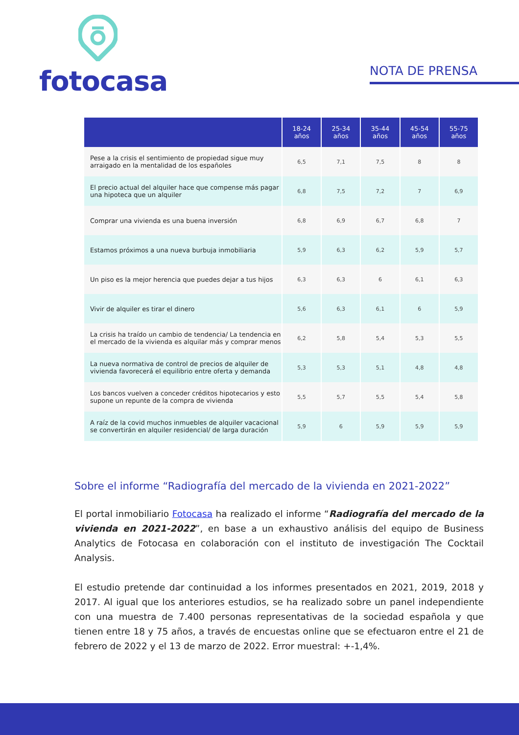fotocasa
NOTA DE PRENSA
| | 18-24 años | 25-34 años | 35-44 años | 45-54 años | 55-75 años |
| --- | --- | --- | --- | --- | --- |
| Pese a la crisis el sentimiento de propiedad sigue muy arraigado en la mentalidad de los españoles | 6,5 | 7,1 | 7,5 | 8 | 8 |
| El precio actual del alquiler hace que compense más pagar una hipoteca que un alquiler | 6,8 | 7,5 | 7,2 | 7 | 6,9 |
| Comprar una vivienda es una buena inversión | 6,8 | 6,9 | 6,7 | 6,8 | 7 |
| Estamos próximos a una nueva burbuja inmobiliaria | 5,9 | 6,3 | 6,2 | 5,9 | 5,7 |
| Un piso es la mejor herencia que puedes dejar a tus hijos | 6,3 | 6,3 | 6 | 6,1 | 6,3 |
| Vivir de alquiler es tirar el dinero | 5,6 | 6,3 | 6,1 | 6 | 5,9 |
| La crisis ha traído un cambio de tendencia/ La tendencia en el mercado de la vivienda es alquilar más y comprar menos | 6,2 | 5,8 | 5,4 | 5,3 | 5,5 |
| La nueva normativa de control de precios de alquiler de vivienda favorecerá el equilibrio entre oferta y demanda | 5,3 | 5,3 | 5,1 | 4,8 | 4,8 |
| Los bancos vuelven a conceder créditos hipotecarios y esto supone un repunte de la compra de vivienda | 5,5 | 5,7 | 5,5 | 5,4 | 5,8 |
| A raíz de la covid muchos inmuebles de alquiler vacacional se convertirán en alquiler residencial/ de larga duración | 5,9 | 6 | 5,9 | 5,9 | 5,9 |
Sobre el informe “Radiografía del mercado de la vivienda en 2021-2022”
El portal inmobiliario Fotocasa ha realizado el informe “Radiografía del mercado de la vivienda en 2021-2022”, en base a un exhaustivo análisis del equipo de Business Analytics de Fotocasa en colaboración con el instituto de investigación The Cocktail Analysis.
El estudio pretende dar continuidad a los informes presentados en 2021, 2019, 2018 y 2017. Al igual que los anteriores estudios, se ha realizado sobre un panel independiente con una muestra de 7.400 personas representativas de la sociedad española y que tienen entre 18 y 75 años, a través de encuestas online que se efectuaron entre el 21 de febrero de 2022 y el 13 de marzo de 2022. Error muestral: +-1,4%.